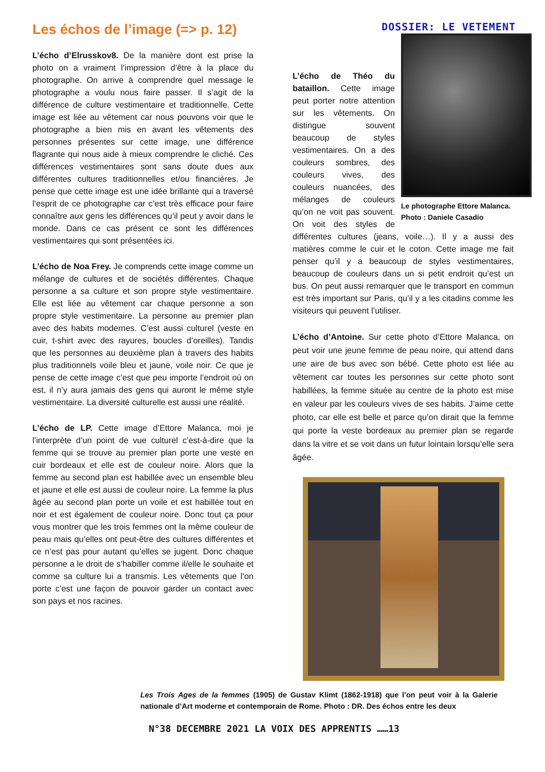Les échos de l’image (=> p. 12)
DOSSIER: LE VETEMENT
L’écho d’Elrusskov8. De la manière dont est prise la photo on a vraiment l’impression d’être à la place du photographe. On arrive à comprendre quel message le photographe a voulu nous faire passer. Il s’agit de la différence de culture vestimentaire et traditionnelle. Cette image est liée au vêtement car nous pouvons voir que le photographe a bien mis en avant les vêtements des personnes présentes sur cette image, une différence flagrante qui nous aide à mieux comprendre le cliché. Ces différences vestimentaires sont sans doute dues aux différentes cultures traditionnelles et/ou financières. Je pense que cette image est une idée brillante qui a traversé l’esprit de ce photographe car c’est très efficace pour faire connaître aux gens les différences qu’il peut y avoir dans le monde. Dans ce cas présent ce sont les différences vestimentaires qui sont présentées ici.
L’écho de Noa Frey. Je comprends cette image comme un mélange de cultures et de sociétés différentes. Chaque personne a sa culture et son propre style vestimentaire. Elle est liée au vêtement car chaque personne a son propre style vestimentaire. La personne au premier plan avec des habits modernes. C’est aussi culturel (veste en cuir, t-shirt avec des rayures, boucles d’oreilles). Tandis que les personnes au deuxième plan à travers des habits plus traditionnels voile bleu et jaune, voile noir. Ce que je pense de cette image c’est que peu importe l’endroit où on est, il n’y aura jamais des gens qui auront le même style vestimentaire. La diversité culturelle est aussi une réalité.
L’écho de LP. Cette image d’Ettore Malanca, moi je l’interprète d’un point de vue culturel c’est-à-dire que la femme qui se trouve au premier plan porte une veste en cuir bordeaux et elle est de couleur noire. Alors que la femme au second plan est habillée avec un ensemble bleu et jaune et elle est aussi de couleur noire. La femme la plus âgée au second plan porte un voile et est habillée tout en noir et est également de couleur noire. Donc tout ça pour vous montrer que les trois femmes ont la même couleur de peau mais qu’elles ont peut-être des cultures différentes et ce n’est pas pour autant qu’elles se jugent. Donc chaque personne a le droit de s’habiller comme il/elle le souhaite et comme sa culture lui a transmis. Les vêtements que l’on porte c’est une façon de pouvoir garder un contact avec son pays et nos racines.
Le photographe Ettore Malanca.
Photo : Daniele Casadio
L’écho de Théo du bataillon. Cette image peut porter notre attention sur les vêtements. On distingue souvent beaucoup de styles vestimentaires. On a des couleurs sombres, des couleurs vives, des couleurs nuancées, des mélanges de couleurs qu’on ne voit pas souvent. On voit des styles de différentes cultures (jeans, voile…). Il y a aussi des matières comme le cuir et le coton. Cette image me fait penser qu’il y a beaucoup de styles vestimentaires, beaucoup de couleurs dans un si petit endroit qu’est un bus. On peut aussi remarquer que le transport en commun est très important sur Paris, qu’il y a les citadins comme les visiteurs qui peuvent l’utiliser.
L’écho d’Antoine. Sur cette photo d’Ettore Malanca, on peut voir une jeune femme de peau noire, qui attend dans une aire de bus avec son bébé. Cette photo est liée au vêtement car toutes les personnes sur cette photo sont habillées, la femme située au centre de la photo est mise en valeur par les couleurs vives de ses habits. J’aime cette photo, car elle est belle et parce qu’on dirait que la femme qui porte la veste bordeaux au premier plan se regarde dans la vitre et se voit dans un futur lointain lorsqu’elle sera âgée.
Les Trois Ages de la femmes (1905) de Gustav Klimt (1862-1918) que l’on peut voir à la Galerie nationale d’Art moderne et contemporain de Rome. Photo : DR. Des échos entre les deux
N°38 DECEMBRE 2021 LA VOIX DES APPRENTIS ……13